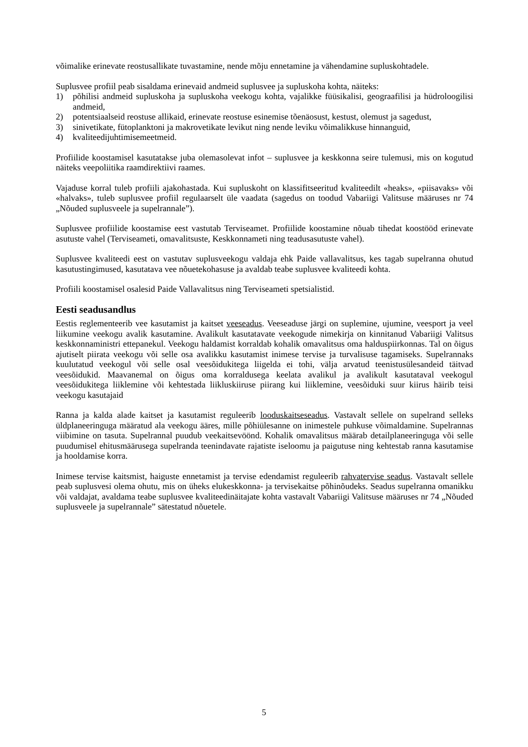võimalike erinevate reostusallikate tuvastamine, nende mõju ennetamine ja vähendamine supluskohtadele.
Suplusvee profiil peab sisaldama erinevaid andmeid suplusvee ja supluskoha kohta, näiteks:
1) põhilisi andmeid supluskoha ja supluskoha veekogu kohta, vajalikke füüsikalisi, geograafilisi ja hüdroloogilisi andmeid,
2) potentsiaalseid reostuse allikaid, erinevate reostuse esinemise tõenäosust, kestust, olemust ja sagedust,
3) sinivetikate, fütoplanktoni ja makrovetikate levikut ning nende leviku võimalikkuse hinnanguid,
4) kvaliteedijuhtimisemeetmeid.
Profiilide koostamisel kasutatakse juba olemasolevat infot – suplusvee ja keskkonna seire tulemusi, mis on kogutud näiteks veepoliitika raamdirektiivi raames.
Vajaduse korral tuleb profiili ajakohastada. Kui supluskoht on klassifitseeritud kvaliteedilt «heaks», «piisavaks» või «halvaks», tuleb suplusvee profiil regulaarselt üle vaadata (sagedus on toodud Vabariigi Valitsuse määruses nr 74 „Nõuded suplusveele ja supelrannale”).
Suplusvee profiilide koostamise eest vastutab Terviseamet. Profiilide koostamine nõuab tihedat koostööd erinevate asutuste vahel (Terviseameti, omavalitsuste, Keskkonnameti ning teadusasutuste vahel).
Suplusvee kvaliteedi eest on vastutav suplusveekogu valdaja ehk Paide vallavalitsus, kes tagab supelranna ohutud kasutustingimused, kasutatava vee nõuetekohasuse ja avaldab teabe suplusvee kvaliteedi kohta.
Profiili koostamisel osalesid Paide Vallavalitsus ning Terviseameti spetsialistid.
Eesti seadusandlus
Eestis reglementeerib vee kasutamist ja kaitset veeseadus. Veeseaduse järgi on suplemine, ujumine, veesport ja veel liikumine veekogu avalik kasutamine. Avalikult kasutatavate veekogude nimekirja on kinnitanud Vabariigi Valitsus keskkonnaministri ettepanekul. Veekogu haldamist korraldab kohalik omavalitsus oma halduspiirkonnas. Tal on õigus ajutiselt piirata veekogu või selle osa avalikku kasutamist inimese tervise ja turvalisuse tagamiseks. Supelrannaks kuulutatud veekogul või selle osal veesõidukitega liigelda ei tohi, välja arvatud teenistusülesandeid täitvad veesõidukid. Maavanemal on õigus oma korraldusega keelata avalikul ja avalikult kasutataval veekogul veesõidukitega liiklemine või kehtestada liikluskiiruse piirang kui liiklemine, veesõiduki suur kiirus häirib teisi veekogu kasutajaid
Ranna ja kalda alade kaitset ja kasutamist reguleerib looduskaitseseadus. Vastavalt sellele on supelrand selleks üldplaneeringuga määratud ala veekogu ääres, mille põhiülesanne on inimestele puhkuse võimaldamine. Supelrannas viibimine on tasuta. Supelrannal puudub veekaitsevöönd. Kohalik omavalitsus määrab detailplaneeringuga või selle puudumisel ehitusmäärusega supelranda teenindavate rajatiste iseloomu ja paigutuse ning kehtestab ranna kasutamise ja hooldamise korra.
Inimese tervise kaitsmist, haiguste ennetamist ja tervise edendamist reguleerib rahvatervise seadus. Vastavalt sellele peab suplusvesi olema ohutu, mis on üheks elukeskkonna- ja tervisekaitse põhinõudeks. Seadus supelranna omanikku või valdajat, avaldama teabe suplusvee kvaliteedinäitajate kohta vastavalt Vabariigi Valitsuse määruses nr 74 „Nõuded suplusveele ja supelrannale” sätestatud nõuetele.
5